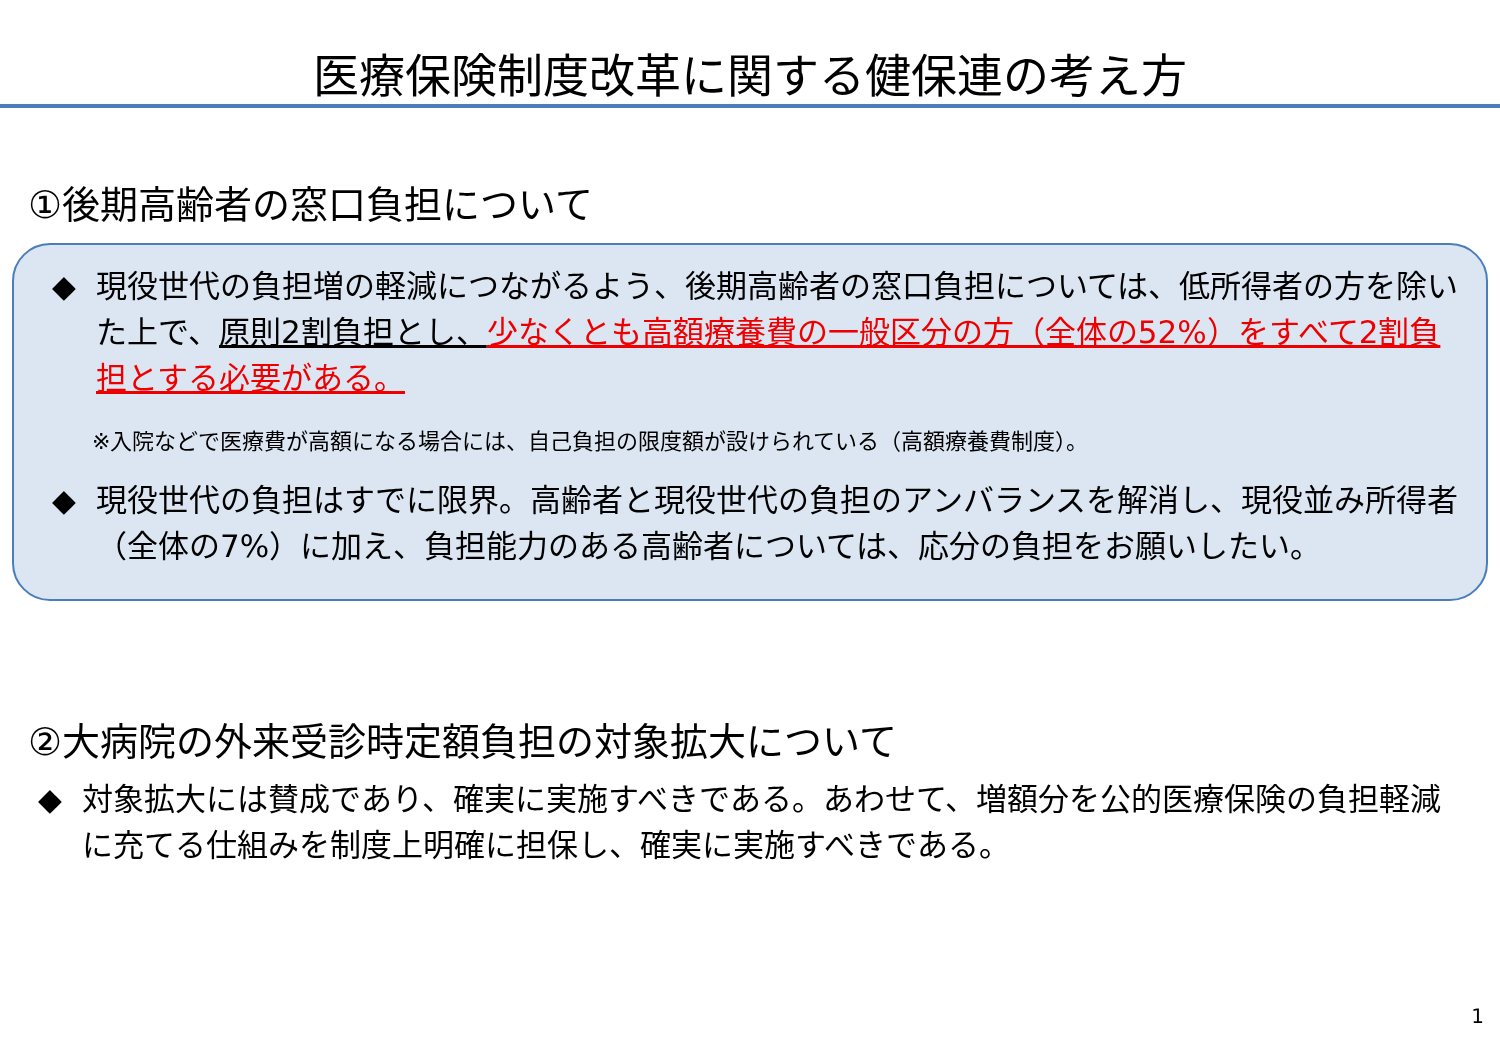医療保険制度改革に関する健保連の考え方
①後期高齢者の窓口負担について
◆ 現役世代の負担増の軽減につながるよう、後期高齢者の窓口負担については、低所得者の方を除いた上で、原則2割負担とし、少なくとも高額療養費の一般区分の方（全体の52%）をすべて2割負担とする必要がある。
※入院などで医療費が高額になる場合には、自己負担の限度額が設けられている（高額療養費制度）。
◆ 現役世代の負担はすでに限界。高齢者と現役世代の負担のアンバランスを解消し、現役並み所得者（全体の7%）に加え、負担能力のある高齢者については、応分の負担をお願いしたい。
②大病院の外来受診時定額負担の対象拡大について
◆ 対象拡大には賛成であり、確実に実施すべきである。あわせて、増額分を公的医療保険の負担軽減に充てる仕組みを制度上明確に担保し、確実に実施すべきである。
1